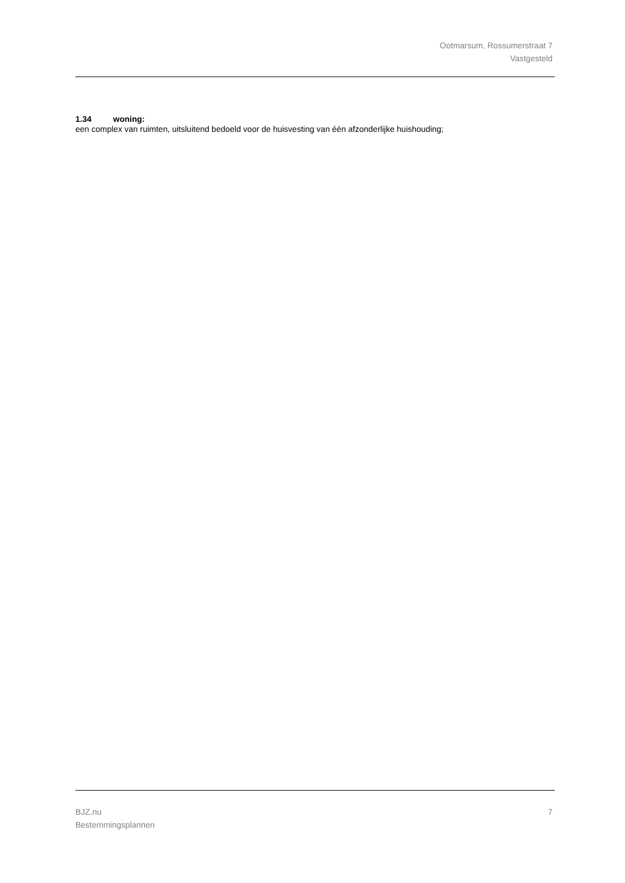Ootmarsum, Rossumerstraat 7
Vastgesteld
1.34 woning:
een complex van ruimten, uitsluitend bedoeld voor de huisvesting van één afzonderlijke huishouding;
BJZ.nu
Bestemmingsplannen
7